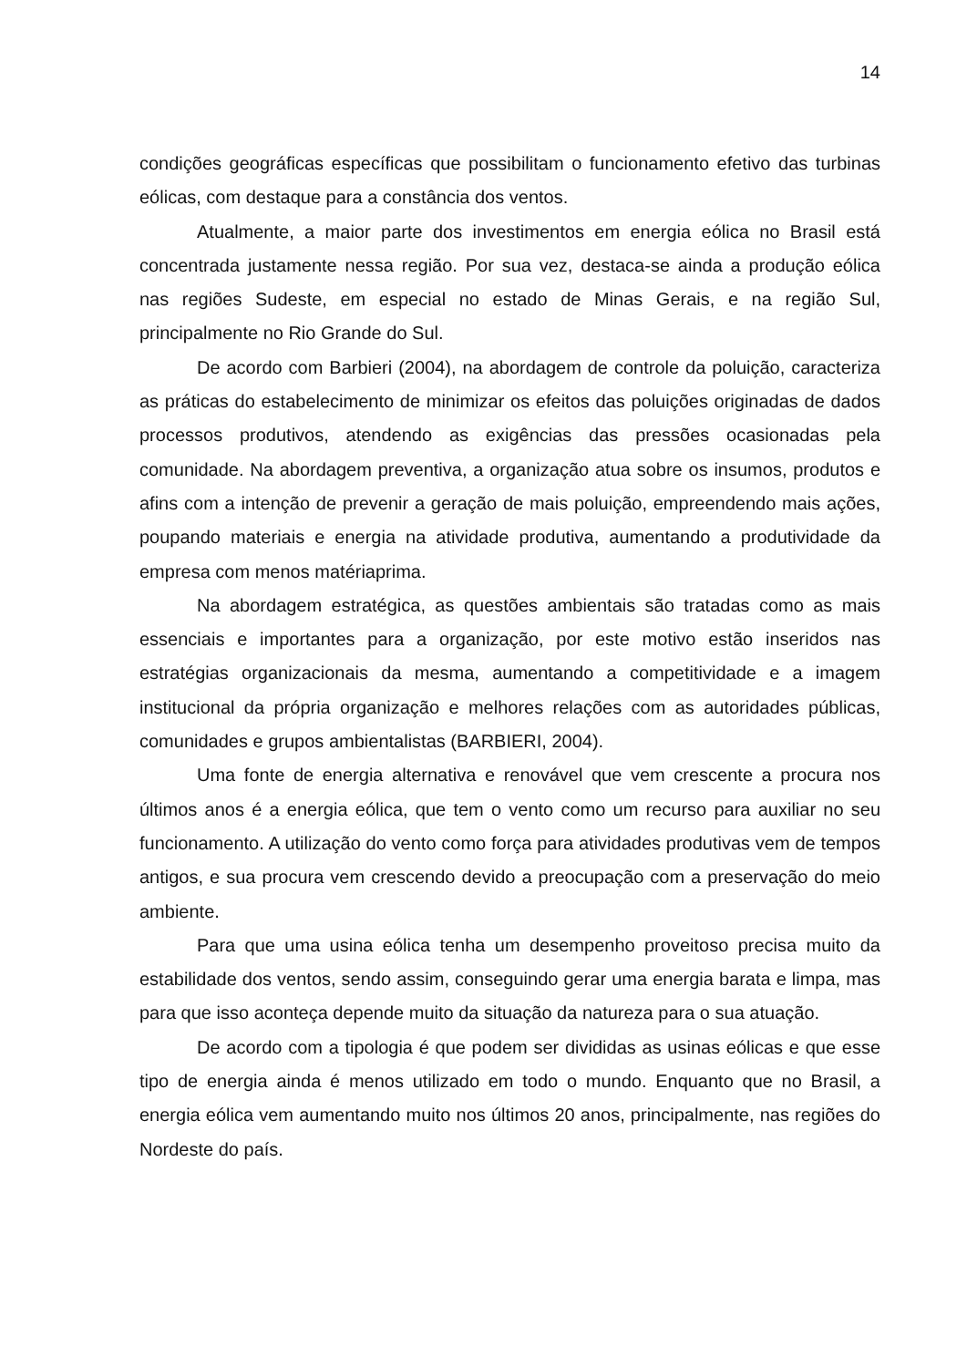14
condições geográficas específicas que possibilitam o funcionamento efetivo das turbinas eólicas, com destaque para a constância dos ventos.
Atualmente, a maior parte dos investimentos em energia eólica no Brasil está concentrada justamente nessa região. Por sua vez, destaca-se ainda a produção eólica nas regiões Sudeste, em especial no estado de Minas Gerais, e na região Sul, principalmente no Rio Grande do Sul.
De acordo com Barbieri (2004), na abordagem de controle da poluição, caracteriza as práticas do estabelecimento de minimizar os efeitos das poluições originadas de dados processos produtivos, atendendo as exigências das pressões ocasionadas pela comunidade. Na abordagem preventiva, a organização atua sobre os insumos, produtos e afins com a intenção de prevenir a geração de mais poluição, empreendendo mais ações, poupando materiais e energia na atividade produtiva, aumentando a produtividade da empresa com menos matériaprima.
Na abordagem estratégica, as questões ambientais são tratadas como as mais essenciais e importantes para a organização, por este motivo estão inseridos nas estratégias organizacionais da mesma, aumentando a competitividade e a imagem institucional da própria organização e melhores relações com as autoridades públicas, comunidades e grupos ambientalistas (BARBIERI, 2004).
Uma fonte de energia alternativa e renovável que vem crescente a procura nos últimos anos é a energia eólica, que tem o vento como um recurso para auxiliar no seu funcionamento. A utilização do vento como força para atividades produtivas vem de tempos antigos, e sua procura vem crescendo devido a preocupação com a preservação do meio ambiente.
Para que uma usina eólica tenha um desempenho proveitoso precisa muito da estabilidade dos ventos, sendo assim, conseguindo gerar uma energia barata e limpa, mas para que isso aconteça depende muito da situação da natureza para o sua atuação.
De acordo com a tipologia é que podem ser divididas as usinas eólicas e que esse tipo de energia ainda é menos utilizado em todo o mundo. Enquanto que no Brasil, a energia eólica vem aumentando muito nos últimos 20 anos, principalmente, nas regiões do Nordeste do país.